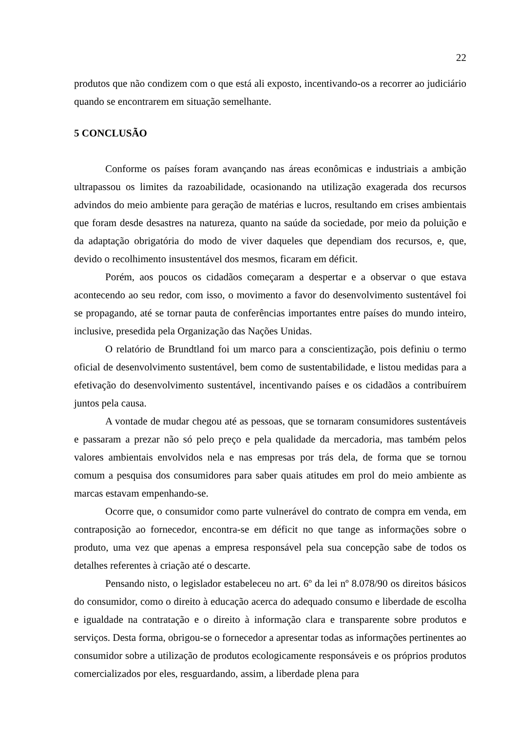22
produtos que não condizem com o que está ali exposto, incentivando-os a recorrer ao judiciário quando se encontrarem em situação semelhante.
5 CONCLUSÃO
Conforme os países foram avançando nas áreas econômicas e industriais a ambição ultrapassou os limites da razoabilidade, ocasionando na utilização exagerada dos recursos advindos do meio ambiente para geração de matérias e lucros, resultando em crises ambientais que foram desde desastres na natureza, quanto na saúde da sociedade, por meio da poluição e da adaptação obrigatória do modo de viver daqueles que dependiam dos recursos, e, que, devido o recolhimento insustentável dos mesmos, ficaram em déficit.
Porém, aos poucos os cidadãos começaram a despertar e a observar o que estava acontecendo ao seu redor, com isso, o movimento a favor do desenvolvimento sustentável foi se propagando, até se tornar pauta de conferências importantes entre países do mundo inteiro, inclusive, presedida pela Organização das Nações Unidas.
O relatório de Brundtland foi um marco para a conscientização, pois definiu o termo oficial de desenvolvimento sustentável, bem como de sustentabilidade, e listou medidas para a efetivação do desenvolvimento sustentável, incentivando países e os cidadãos a contribuírem juntos pela causa.
A vontade de mudar chegou até as pessoas, que se tornaram consumidores sustentáveis e passaram a prezar não só pelo preço e pela qualidade da mercadoria, mas também pelos valores ambientais envolvidos nela e nas empresas por trás dela, de forma que se tornou comum a pesquisa dos consumidores para saber quais atitudes em prol do meio ambiente as marcas estavam empenhando-se.
Ocorre que, o consumidor como parte vulnerável do contrato de compra em venda, em contraposição ao fornecedor, encontra-se em déficit no que tange as informações sobre o produto, uma vez que apenas a empresa responsável pela sua concepção sabe de todos os detalhes referentes à criação até o descarte.
Pensando nisto, o legislador estabeleceu no art. 6º da lei nº 8.078/90 os direitos básicos do consumidor, como o direito à educação acerca do adequado consumo e liberdade de escolha e igualdade na contratação e o direito à informação clara e transparente sobre produtos e serviços. Desta forma, obrigou-se o fornecedor a apresentar todas as informações pertinentes ao consumidor sobre a utilização de produtos ecologicamente responsáveis e os próprios produtos comercializados por eles, resguardando, assim, a liberdade plena para